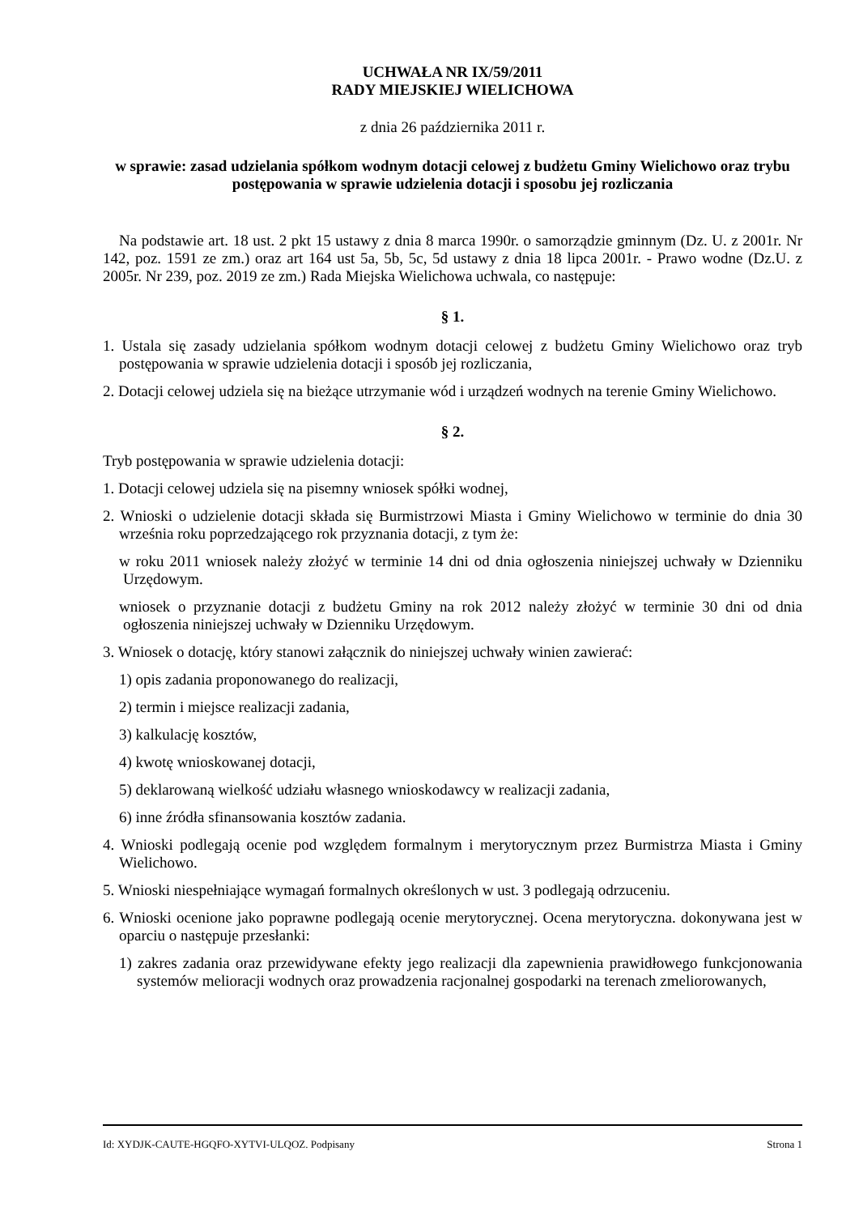UCHWAŁA NR IX/59/2011
RADY MIEJSKIEJ WIELICHOWA
z dnia 26 października 2011 r.
w sprawie: zasad udzielania spółkom wodnym dotacji celowej z budżetu Gminy Wielichowo oraz trybu postępowania w sprawie udzielenia dotacji i sposobu jej rozliczania
Na podstawie art. 18 ust. 2 pkt 15 ustawy z dnia 8 marca 1990r. o samorządzie gminnym (Dz. U. z 2001r. Nr 142, poz. 1591 ze zm.) oraz art 164 ust 5a, 5b, 5c, 5d ustawy z dnia 18 lipca 2001r. - Prawo wodne (Dz.U. z 2005r. Nr 239, poz. 2019 ze zm.) Rada Miejska Wielichowa uchwala, co następuje:
§ 1.
1. Ustala się zasady udzielania spółkom wodnym dotacji celowej z budżetu Gminy Wielichowo oraz tryb postępowania w sprawie udzielenia dotacji i sposób jej rozliczania,
2. Dotacji celowej udziela się na bieżące utrzymanie wód i urządzeń wodnych na terenie Gminy Wielichowo.
§ 2.
Tryb postępowania w sprawie udzielenia dotacji:
1. Dotacji celowej udziela się na pisemny wniosek spółki wodnej,
2. Wnioski o udzielenie dotacji składa się Burmistrzowi Miasta i Gminy Wielichowo w terminie do dnia 30 września roku poprzedzającego rok przyznania dotacji, z tym że:
w roku 2011 wniosek należy złożyć w terminie 14 dni od dnia ogłoszenia niniejszej uchwały w Dzienniku Urzędowym.
wniosek o przyznanie dotacji z budżetu Gminy na rok 2012 należy złożyć w terminie 30 dni od dnia ogłoszenia niniejszej uchwały w Dzienniku Urzędowym.
3. Wniosek o dotację, który stanowi załącznik do niniejszej uchwały winien zawierać:
1) opis zadania proponowanego do realizacji,
2) termin i miejsce realizacji zadania,
3) kalkulację kosztów,
4) kwotę wnioskowanej dotacji,
5) deklarowaną wielkość udziału własnego wnioskodawcy w realizacji zadania,
6) inne źródła sfinansowania kosztów zadania.
4. Wnioski podlegają ocenie pod względem formalnym i merytorycznym przez Burmistrza Miasta i Gminy Wielichowo.
5. Wnioski niespełniające wymagań formalnych określonych w ust. 3 podlegają odrzuceniu.
6. Wnioski ocenione jako poprawne podlegają ocenie merytorycznej. Ocena merytoryczna. dokonywana jest w oparciu o następuje przesłanki:
1) zakres zadania oraz przewidywane efekty jego realizacji dla zapewnienia prawidłowego funkcjonowania systemów melioracji wodnych oraz prowadzenia racjonalnej gospodarki na terenach zmeliorowanych,
Id: XYDJK-CAUTE-HGQFO-XYTVI-ULQOZ. Podpisany Strona 1